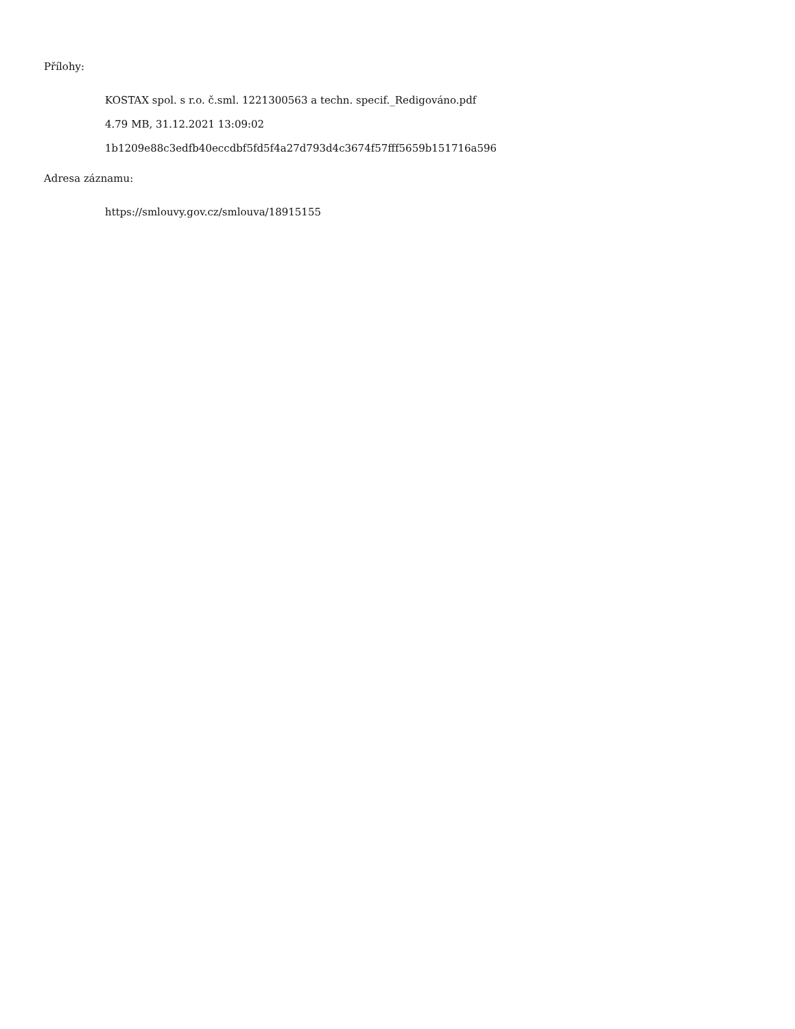Přílohy:
KOSTAX spol. s r.o. č.sml. 1221300563 a techn. specif._Redigováno.pdf
4.79 MB, 31.12.2021 13:09:02
1b1209e88c3edfb40eccdbf5fd5f4a27d793d4c3674f57fff5659b151716a596
Adresa záznamu:
https://smlouvy.gov.cz/smlouva/18915155